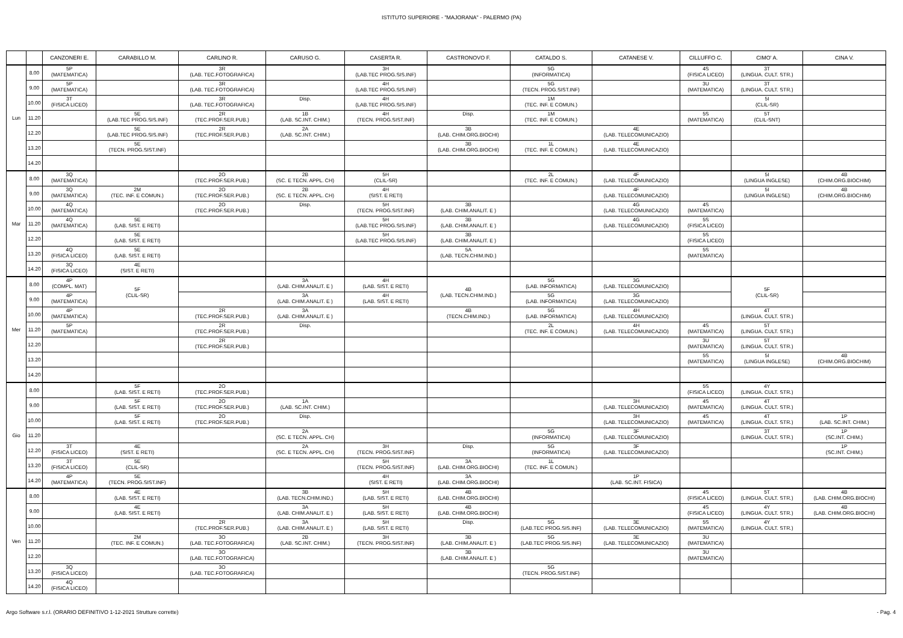ISTITUTO SUPERIORE - "MAJORANA" - PALERMO (PA)
| | | CANZONERI E. | CARABILLO M. | CARLINO R. | CARUSO G. | CASERTA R. | CASTRONOVO F. | CATALDO S. | CATANESE V. | CILLUFFO C. | CIMO' A. | CINA V. |
| --- | --- | --- | --- | --- | --- | --- | --- | --- | --- | --- | --- | --- |
| Lun | 8.00 | 5P (MATEMATICA) | | 3R (LAB. TEC.FOTOGRAFICA) | | 3H (LAB.TEC PROG.SIS.INF) | | 5G (INFORMATICA) | | 4S (FISICA LICEO) | 3T (LINGUA. CULT. STR.) | |
| | 9.00 | 5P (MATEMATICA) | | 3R (LAB. TEC.FOTOGRAFICA) | | 4H (LAB.TEC PROG.SIS.INF) | | 5G (TECN. PROG.SIST.INF) | | 3U (MATEMATICA) | 3T (LINGUA. CULT. STR.) | |
| | 10.00 | 3T (FISICA LICEO) | | 3R (LAB. TEC.FOTOGRAFICA) | Disp. | 4H (LAB.TEC PROG.SIS.INF) | | 1M (TEC. INF. E COMUN.) | | | 5I (CLIL-SR) | |
| | 11.20 | | 5E (LAB.TEC PROG.SIS.INF) | 2R (TEC.PROF.SER.PUB.) | 1B (LAB. SC.INT. CHIM.) | 4H (TECN. PROG.SIST.INF) | Disp. | 1M (TEC. INF. E COMUN.) | | 5S (MATEMATICA) | 5T (CLIL-SNT) | |
| | 12.20 | | 5E (LAB.TEC PROG.SIS.INF) | 2R (TEC.PROF.SER.PUB.) | 2A (LAB. SC.INT. CHIM.) | | 3B (LAB. CHIM.ORG.BIOCHI) | | 4E (LAB. TELECOMUNICAZIO) | | | |
| | 13.20 | | 5E (TECN. PROG.SIST.INF) | | | | 3B (LAB. CHIM.ORG.BIOCHI) | 1L (TEC. INF. E COMUN.) | 4E (LAB. TELECOMUNICAZIO) | | | |
| | 14.20 | | | | | | | | | | | |
| Mar | 8.00 | 3Q (MATEMATICA) | | 2O (TEC.PROF.SER.PUB.) | 2B (SC. E TECN. APPL. CH) | 5H (CLIL-SR) | | 2L (TEC. INF. E COMUN.) | 4F (LAB. TELECOMUNICAZIO) | | 5I (LINGUA INGLESE) | 4B (CHIM.ORG.BIOCHIM) |
| | 9.00 | 3Q (MATEMATICA) | 2M (TEC. INF. E COMUN.) | 2O (TEC.PROF.SER.PUB.) | 2B (SC. E TECN. APPL. CH) | 4H (SIST. E RETI) | | | 4F (LAB. TELECOMUNICAZIO) | | 5I (LINGUA INGLESE) | 4B (CHIM.ORG.BIOCHIM) |
| | 10.00 | 4Q (MATEMATICA) | | 2O (TEC.PROF.SER.PUB.) | Disp. | 5H (TECN. PROG.SIST.INF) | 3B (LAB. CHIM.ANALIT. E ) | | 4G (LAB. TELECOMUNICAZIO) | 4S (MATEMATICA) | | |
| | 11.20 | 4Q (MATEMATICA) | 5E (LAB. SIST. E RETI) | | | 5H (LAB.TEC PROG.SIS.INF) | 3B (LAB. CHIM.ANALIT. E ) | | 4G (LAB. TELECOMUNICAZIO) | 5S (FISICA LICEO) | | |
| | 12.20 | | 5E (LAB. SIST. E RETI) | | | 5H (LAB.TEC PROG.SIS.INF) | 3B (LAB. CHIM.ANALIT. E ) | | | 5S (FISICA LICEO) | | |
| | 13.20 | 4Q (FISICA LICEO) | 5E (LAB. SIST. E RETI) | | | | 5A (LAB. TECN.CHIM.IND.) | | | 5S (MATEMATICA) | | |
| | 14.20 | 3Q (FISICA LICEO) | 4E (SIST. E RETI) | | | | | | | | | |
| Mer | 8.00 | 4P (COMPL. MAT) | 5F (CLIL-SR) | | 3A (LAB. CHIM.ANALIT. E ) | 4H (LAB. SIST. E RETI) | 4B (LAB. TECN.CHIM.IND.) | 5G (LAB. INFORMATICA) | 3G (LAB. TELECOMUNICAZIO) | | 5F (CLIL-SR) | |
| | 9.00 | 4P (MATEMATICA) | | | 3A (LAB. CHIM.ANALIT. E ) | 4H (LAB. SIST. E RETI) | | 5G (LAB. INFORMATICA) | 3G (LAB. TELECOMUNICAZIO) | | | |
| | 10.00 | 4P (MATEMATICA) | | 2R (TEC.PROF.SER.PUB.) | 3A (LAB. CHIM.ANALIT. E ) | | 4B (TECN.CHIM.IND.) | 5G (LAB. INFORMATICA) | 4H (LAB. TELECOMUNICAZIO) | | 4T (LINGUA. CULT. STR.) | |
| | 11.20 | 5P (MATEMATICA) | | 2R (TEC.PROF.SER.PUB.) | Disp. | | | 2L (TEC. INF. E COMUN.) | 4H (LAB. TELECOMUNICAZIO) | 4S (MATEMATICA) | 5T (LINGUA. CULT. STR.) | |
| | 12.20 | | | 2R (TEC.PROF.SER.PUB.) | | | | | | 3U (MATEMATICA) | 5T (LINGUA. CULT. STR.) | |
| | 13.20 | | | | | | | | | 5S (MATEMATICA) | 5I (LINGUA INGLESE) | 4B (CHIM.ORG.BIOCHIM) |
| | 14.20 | | | | | | | | | | | |
| Gio | 8.00 | | 5F (LAB. SIST. E RETI) | 2O (TEC.PROF.SER.PUB.) | | | | | | 5S (FISICA LICEO) | 4Y (LINGUA. CULT. STR.) | |
| | 9.00 | | 5F (LAB. SIST. E RETI) | 2O (TEC.PROF.SER.PUB.) | 1A (LAB. SC.INT. CHIM.) | | | | 3H (LAB. TELECOMUNICAZIO) | 4S (MATEMATICA) | 4T (LINGUA. CULT. STR.) | |
| | 10.00 | | 5F (LAB. SIST. E RETI) | 2O (TEC.PROF.SER.PUB.) | Disp. | | | | 3H (LAB. TELECOMUNICAZIO) | 4S (MATEMATICA) | 4T (LINGUA. CULT. STR.) | 1P (LAB. SC.INT. CHIM.) |
| | 11.20 | | | | 2A (SC. E TECN. APPL. CH) | | | 5G (INFORMATICA) | 3F (LAB. TELECOMUNICAZIO) | | 3T (LINGUA. CULT. STR.) | 1P (SC.INT. CHIM.) |
| | 12.20 | 3T (FISICA LICEO) | 4E (SIST. E RETI) | | 2A (SC. E TECN. APPL. CH) | 3H (TECN. PROG.SIST.INF) | Disp. | 5G (INFORMATICA) | 3F (LAB. TELECOMUNICAZIO) | | | 1P (SC.INT. CHIM.) |
| | 13.20 | 3T (FISICA LICEO) | 5E (CLIL-SR) | | | 5H (TECN. PROG.SIST.INF) | 3A (LAB. CHIM.ORG.BIOCHI) | 1L (TEC. INF. E COMUN.) | | | | |
| | 14.20 | 4P (MATEMATICA) | 5E (TECN. PROG.SIST.INF) | | | 4H (SIST. E RETI) | 3A (LAB. CHIM.ORG.BIOCHI) | | 1P (LAB. SC.INT. FISICA) | | | |
| Ven | 8.00 | | 4E (LAB. SIST. E RETI) | | 3B (LAB. TECN.CHIM.IND.) | 5H (LAB. SIST. E RETI) | 4B (LAB. CHIM.ORG.BIOCHI) | | | 4S (FISICA LICEO) | 5T (LINGUA. CULT. STR.) | 4B (LAB. CHIM.ORG.BIOCHI) |
| | 9.00 | | 4E (LAB. SIST. E RETI) | | 3A (LAB. CHIM.ANALIT. E ) | 5H (LAB. SIST. E RETI) | 4B (LAB. CHIM.ORG.BIOCHI) | | | 4S (FISICA LICEO) | 4Y (LINGUA. CULT. STR.) | 4B (LAB. CHIM.ORG.BIOCHI) |
| | 10.00 | | | 2R (TEC.PROF.SER.PUB.) | 3A (LAB. CHIM.ANALIT. E ) | 5H (LAB. SIST. E RETI) | Disp. | 5G (LAB.TEC PROG.SIS.INF) | 3E (LAB. TELECOMUNICAZIO) | 5S (MATEMATICA) | 4Y (LINGUA. CULT. STR.) | |
| | 11.20 | | 2M (TEC. INF. E COMUN.) | 3O (LAB. TEC.FOTOGRAFICA) | 2B (LAB. SC.INT. CHIM.) | 3H (TECN. PROG.SIST.INF) | 3B (LAB. CHIM.ANALIT. E ) | 5G (LAB.TEC PROG.SIS.INF) | 3E (LAB. TELECOMUNICAZIO) | 3U (MATEMATICA) | | |
| | 12.20 | | | 3O (LAB. TEC.FOTOGRAFICA) | | | 3B (LAB. CHIM.ANALIT. E ) | | | 3U (MATEMATICA) | | |
| | 13.20 | 3Q (FISICA LICEO) | | 3O (LAB. TEC.FOTOGRAFICA) | | | | 5G (TECN. PROG.SIST.INF) | | | | |
| | 14.20 | 4Q (FISICA LICEO) | | | | | | | | | | |
Argo Software s.r.l. (ORARIO DEFINITIVO 1-12-2021 Strutture corrette) - Pag. 4